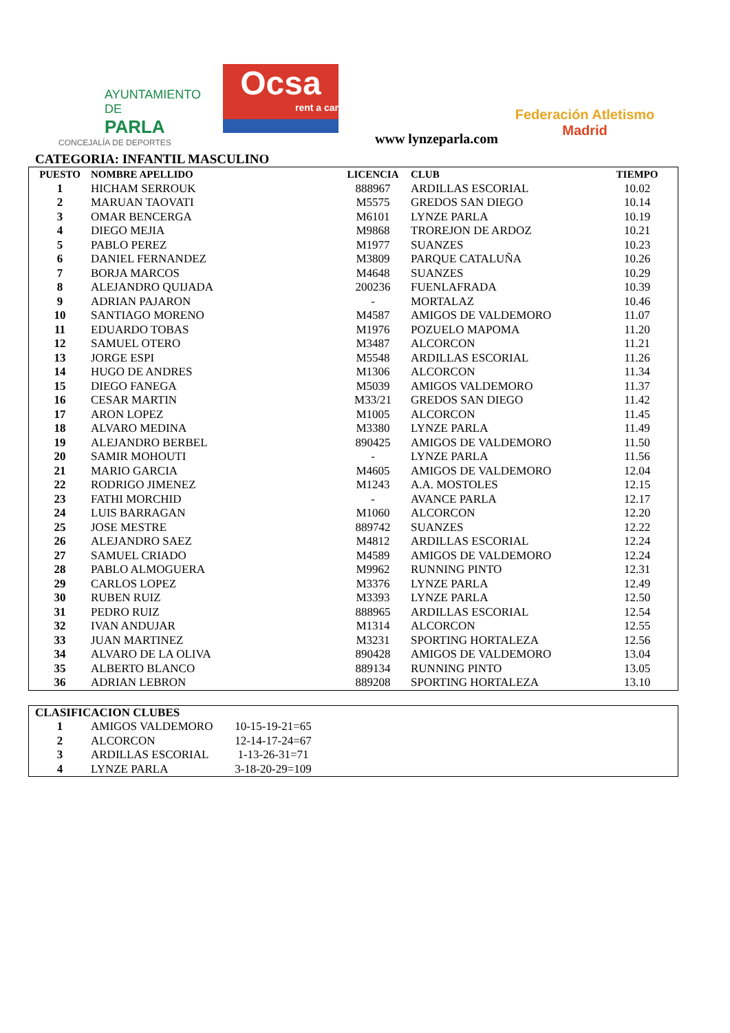AYUNTAMIENTO DE
PARLA
CONCEJALÍA DE DEPORTES
Ocsa
rent a car
www lynzeparla.com
Federación Atletismo
Madrid
CATEGORIA: INFANTIL MASCULINO
| PUESTO | NOMBRE APELLIDO | LICENCIA | CLUB | TIEMPO |
| --- | --- | --- | --- | --- |
| 1 | HICHAM SERROUK | 888967 | ARDILLAS ESCORIAL | 10.02 |
| 2 | MARUAN TAOVATI | M5575 | GREDOS SAN DIEGO | 10.14 |
| 3 | OMAR BENCERGA | M6101 | LYNZE PARLA | 10.19 |
| 4 | DIEGO MEJIA | M9868 | TROREJON DE ARDOZ | 10.21 |
| 5 | PABLO PEREZ | M1977 | SUANZES | 10.23 |
| 6 | DANIEL FERNANDEZ | M3809 | PARQUE CATALUÑA | 10.26 |
| 7 | BORJA MARCOS | M4648 | SUANZES | 10.29 |
| 8 | ALEJANDRO QUIJADA | 200236 | FUENLAFRADA | 10.39 |
| 9 | ADRIAN PAJARON | - | MORTALAZ | 10.46 |
| 10 | SANTIAGO MORENO | M4587 | AMIGOS DE VALDEMORO | 11.07 |
| 11 | EDUARDO TOBAS | M1976 | POZUELO MAPOMA | 11.20 |
| 12 | SAMUEL OTERO | M3487 | ALCORCON | 11.21 |
| 13 | JORGE ESPI | M5548 | ARDILLAS ESCORIAL | 11.26 |
| 14 | HUGO DE ANDRES | M1306 | ALCORCON | 11.34 |
| 15 | DIEGO FANEGA | M5039 | AMIGOS VALDEMORO | 11.37 |
| 16 | CESAR MARTIN | M33/21 | GREDOS SAN DIEGO | 11.42 |
| 17 | ARON LOPEZ | M1005 | ALCORCON | 11.45 |
| 18 | ALVARO MEDINA | M3380 | LYNZE PARLA | 11.49 |
| 19 | ALEJANDRO BERBEL | 890425 | AMIGOS DE VALDEMORO | 11.50 |
| 20 | SAMIR MOHOUTI | - | LYNZE PARLA | 11.56 |
| 21 | MARIO GARCIA | M4605 | AMIGOS DE VALDEMORO | 12.04 |
| 22 | RODRIGO JIMENEZ | M1243 | A.A. MOSTOLES | 12.15 |
| 23 | FATHI MORCHID | - | AVANCE PARLA | 12.17 |
| 24 | LUIS BARRAGAN | M1060 | ALCORCON | 12.20 |
| 25 | JOSE MESTRE | 889742 | SUANZES | 12.22 |
| 26 | ALEJANDRO SAEZ | M4812 | ARDILLAS ESCORIAL | 12.24 |
| 27 | SAMUEL CRIADO | M4589 | AMIGOS DE VALDEMORO | 12.24 |
| 28 | PABLO ALMOGUERA | M9962 | RUNNING PINTO | 12.31 |
| 29 | CARLOS LOPEZ | M3376 | LYNZE PARLA | 12.49 |
| 30 | RUBEN RUIZ | M3393 | LYNZE PARLA | 12.50 |
| 31 | PEDRO RUIZ | 888965 | ARDILLAS ESCORIAL | 12.54 |
| 32 | IVAN ANDUJAR | M1314 | ALCORCON | 12.55 |
| 33 | JUAN MARTINEZ | M3231 | SPORTING HORTALEZA | 12.56 |
| 34 | ALVARO DE LA OLIVA | 890428 | AMIGOS DE VALDEMORO | 13.04 |
| 35 | ALBERTO BLANCO | 889134 | RUNNING PINTO | 13.05 |
| 36 | ADRIAN LEBRON | 889208 | SPORTING HORTALEZA | 13.10 |
| CLASIFICACION CLUBES | | | |
| --- | --- | --- | --- |
| 1 | AMIGOS VALDEMORO | 10-15-19-21=65 | |
| 2 | ALCORCON | 12-14-17-24=67 | |
| 3 | ARDILLAS ESCORIAL | 1-13-26-31=71 | |
| 4 | LYNZE PARLA | 3-18-20-29=109 | |